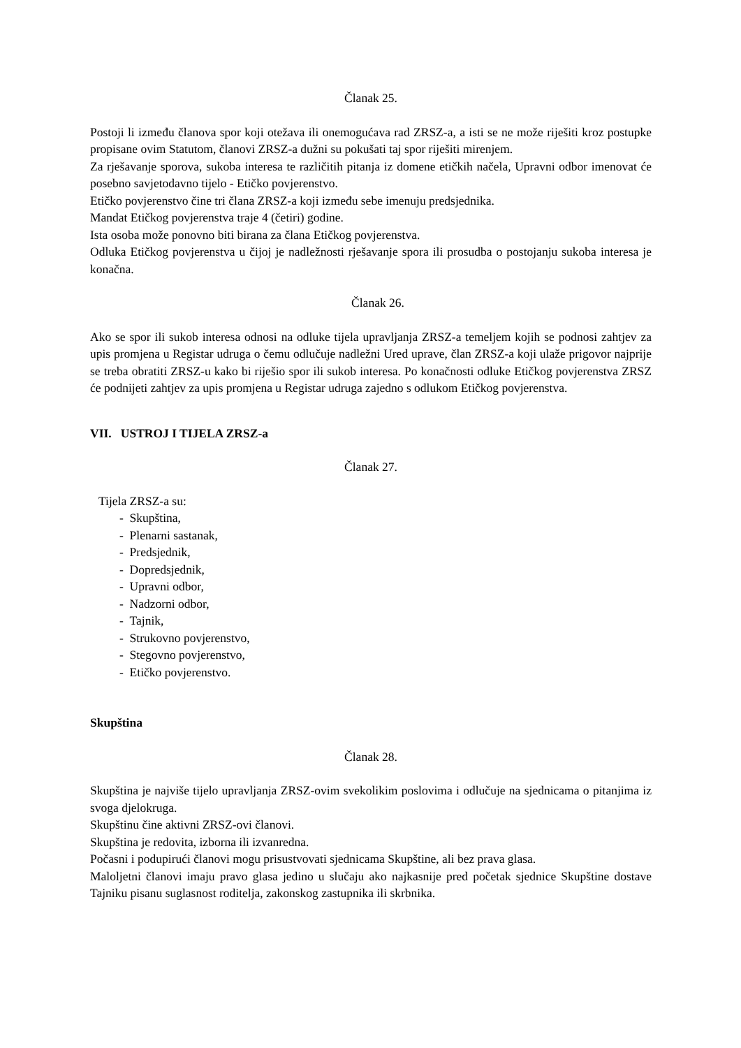Članak 25.
Postoji li između članova spor koji otežava ili onemogućava rad ZRSZ-a, a isti se ne može riješiti kroz postupke propisane ovim Statutom, članovi ZRSZ-a dužni su pokušati taj spor riješiti mirenjem.
Za rješavanje sporova, sukoba interesa te različitih pitanja iz domene etičkih načela, Upravni odbor imenovat će posebno savjetodavno tijelo - Etičko povjerenstvo.
Etičko povjerenstvo čine tri člana ZRSZ-a koji između sebe imenuju predsjednika.
Mandat Etičkog povjerenstva traje 4 (četiri) godine.
Ista osoba može ponovno biti birana za člana Etičkog povjerenstva.
Odluka Etičkog povjerenstva u čijoj je nadležnosti rješavanje spora ili prosudba o postojanju sukoba interesa je konačna.
Članak 26.
Ako se spor ili sukob interesa odnosi na odluke tijela upravljanja ZRSZ-a temeljem kojih se podnosi zahtjev za upis promjena u Registar udruga o čemu odlučuje nadležni Ured uprave, član ZRSZ-a koji ulaže prigovor najprije se treba obratiti ZRSZ-u kako bi riješio spor ili sukob interesa. Po konačnosti odluke Etičkog povjerenstva ZRSZ će podnijeti zahtjev za upis promjena u Registar udruga zajedno s odlukom Etičkog povjerenstva.
VII. USTROJ I TIJELA ZRSZ-a
Članak 27.
Tijela ZRSZ-a su:
- Skupština,
- Plenarni sastanak,
- Predsjednik,
- Dopredsjednik,
- Upravni odbor,
- Nadzorni odbor,
- Tajnik,
- Strukovno povjerenstvo,
- Stegovno povjerenstvo,
- Etičko povjerenstvo.
Skupština
Članak 28.
Skupština je najviše tijelo upravljanja ZRSZ-ovim svekolikim poslovima i odlučuje na sjednicama o pitanjima iz svoga djelokruga.
Skupštinu čine aktivni ZRSZ-ovi članovi.
Skupština je redovita, izborna ili izvanredna.
Počasni i podupirući članovi mogu prisustvovati sjednicama Skupštine, ali bez prava glasa.
Maloljetni članovi imaju pravo glasa jedino u slučaju ako najkasnije pred početak sjednice Skupštine dostave Tajniku pisanu suglasnost roditelja, zakonskog zastupnika ili skrbnika.